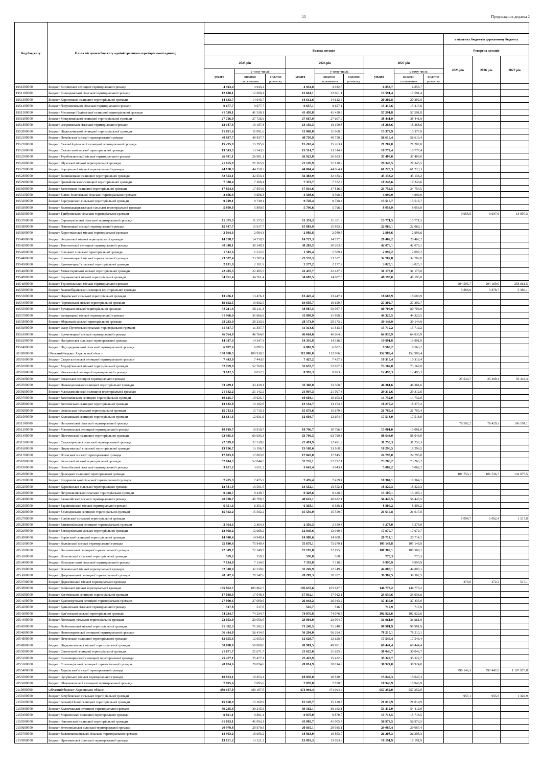23 Продовження додатка 2
| Код бюджету | Назва місцевого бюджету адміністративно-територіальної одиниці | | | | | | | | | | | | |
| --- | --- | --- | --- | --- | --- | --- | --- | --- | --- | --- | --- | --- | --- |
| | | | | | | | | | | | з місцевих бюджетів державному бюджету | | |
| | | Базова дотація | | | | | | | | | Реверсна дотація | | |
| | | 2025 рік | | | 2026 рік | | | 2027 рік | | | 2025 рік | 2026 рік | 2027 рік |
| | | усього | у тому числі: | | усього | у тому числі: | | усього | у тому числі: | | | | |
| | | | видатки споживання | видатки розвитку | | видатки споживання | видатки розвитку | | видатки споживання | видатки розвитку | | | |
| 1951000000 | Бюджет Козлівської селищної територіальної громади | 4 943,4 | 4 943,4 | | 4 932,8 | 4 932,8 | | 6 853,7 | 6 853,7 | | | | |
| 1951100000 | Бюджет Колиндянської сільської територіальної громади | 12 688,1 | 12 688,1 | | 12 661,1 | 12 661,1 | | 17 591,4 | 17 591,4 | | | | |
| 1951300000 | Бюджет Коропецької селищної територіальної громади | 14 643,7 | 14 643,7 | | 14 612,6 | 14 612,6 | | 20 302,8 | 20 302,8 | | | | |
| 1951400000 | Бюджет Лопушненської сільської територіальної громади | 9 677,7 | 9 677,7 | | 9 657,1 | 9 657,1 | | 13 417,6 | 13 417,6 | | | | |
| 1951500000 | Бюджет Мельнице-Подільської селищної територіальної громади | 41 539,1 | 41 539,1 | | 41 450,8 | 41 450,8 | | 57 591,8 | 57 591,8 | | | | |
| 1951600000 | Бюджет Микулинецької селищної територіальної громади | 27 726,9 | 27 726,9 | | 27 667,9 | 27 667,9 | | 38 441,9 | 38 441,9 | | | | |
| 1951800000 | Бюджет Озернянської сільської територіальної громади | 13 187,3 | 13 187,3 | | 13 159,3 | 13 159,3 | | 18 283,6 | 18 283,6 | | | | |
| 1952000000 | Бюджет Підволочиської селищної територіальної громади | 11 091,6 | 11 091,6 | | 11 068,0 | 11 068,0 | | 15 377,9 | 15 377,9 | | | | |
| 1952100000 | Бюджет Почаївської міської територіальної громади | 40 837,7 | 40 837,7 | | 40 750,9 | 40 750,9 | | 56 619,4 | 56 619,4 | | | | |
| 1952200000 | Бюджет Скала-Подільської селищної територіальної громади | 15 295,9 | 15 295,9 | | 15 263,4 | 15 263,4 | | 21 207,0 | 21 207,0 | | | | |
| 1952300000 | Бюджет Скалатської міської територіальної громади | 13 543,5 | 13 543,5 | | 13 514,7 | 13 514,7 | | 18 777,4 | 18 777,4 | | | | |
| 1952500000 | Бюджет Теребовлянської міської територіальної громади | 26 981,1 | 26 981,1 | | 26 923,8 | 26 923,8 | | 37 408,0 | 37 408,0 | | | | |
| 1952600000 | Бюджет Шумської міської територіальної громади | 21 165,9 | 21 165,9 | | 21 120,9 | 21 120,9 | | 29 345,5 | 29 345,5 | | | | |
| 1952700000 | Бюджет Борщівської міської територіальної громади | 44 158,3 | 44 158,3 | | 44 064,4 | 44 064,4 | | 61 223,3 | 61 223,3 | | | | |
| 1952800000 | Бюджет Вишнівецької селищної територіальної громади | 32 553,1 | 32 553,1 | | 32 483,9 | 32 483,9 | | 45 133,2 | 45 133,2 | | | | |
| 1952900000 | Бюджет Гримайлівської селищної територіальної громади | 7 388,4 | 7 388,4 | | 7 372,7 | 7 372,7 | | 10 243,6 | 10 243,6 | | | | |
| 1953000000 | Бюджет Залозецької селищної територіальної громади | 17 854,6 | 17 854,6 | | 17 816,6 | 17 816,6 | | 24 754,5 | 24 754,5 | | | | |
| 1953100000 | Бюджет Більче-Золотецької сільської територіальної громади | 3 606,3 | 3 606,3 | | 3 598,6 | 3 598,6 | | 4 999,9 | 4 999,9 | | | | |
| 1953200000 | Бюджет Борсуківської сільської територіальної громади | 9 749,1 | 9 749,1 | | 9 728,4 | 9 728,4 | | 13 516,7 | 13 516,7 | | | | |
| 1953300000 | Бюджет Великодедеркальської сільської територіальної громади | 5 809,0 | 5 809,0 | | 5 796,6 | 5 796,6 | | 8 053,9 | 8 053,9 | | | | |
| 1953500000 | Бюджет Трибухівської сільської територіальної громади | | | | | | | | | | 9 958,8 | 9 937,6 | 13 807,3 |
| 1953700000 | Бюджет Саранчуківської сільської територіальної громади | 11 375,5 | 11 375,5 | | 11 351,3 | 11 351,3 | | 15 771,5 | 15 771,5 | | | | |
| 1953800000 | Бюджет Лановецької міської територіальної громади | 15 917,7 | 15 917,7 | | 15 883,9 | 15 883,9 | | 22 069,1 | 22 069,1 | | | | |
| 1953900000 | Бюджет Хоростківської міської територіальної громади | 2 094,3 | 2 094,3 | | 2 089,8 | 2 089,8 | | 2 903,6 | 2 903,6 | | | | |
| 1954000000 | Бюджет Зборівської міської територіальної громади | 14 758,7 | 14 758,7 | | 14 727,3 | 14 727,3 | | 20 462,2 | 20 462,2 | | | | |
| 1954200000 | Бюджет Товстенської селищної територіальної громади | 30 348,1 | 30 348,1 | | 30 283,5 | 30 283,5 | | 42 076,1 | 42 076,1 | | | | |
| 1954300000 | Бюджет Білецької сільської територіальної громади | 1 512,6 | 1 512,6 | | 1 509,4 | 1 509,4 | | 2 097,2 | 2 097,2 | | | | |
| 1954400000 | Бюджет Копичинецької міської територіальної громади | 23 587,4 | 23 587,4 | | 23 537,3 | 23 537,3 | | 32 702,8 | 32 702,8 | | | | |
| 1954500000 | Бюджет Купчинецької сільської територіальної громади | 2 181,9 | 2 181,9 | | 2 177,2 | 2 177,2 | | 3 025,1 | 3 025,1 | | | | |
| 1954600000 | Бюджет Монастириської міської територіальної громади | 22 485,5 | 22 485,5 | | 22 437,7 | 22 437,7 | | 31 175,0 | 31 175,0 | | | | |
| 1954800000 | Бюджет Бережанської міської територіальної громади | 34 761,4 | 34 761,4 | | 34 687,5 | 34 687,5 | | 48 195,0 | 48 195,0 | | | | |
| 1954900000 | Бюджет Тернопільської міської територіальної громади | | | | | | | | | | 204 595,7 | 204 160,6 | 283 661,5 |
| 1955000000 | Бюджет Великобірківської селищної територіальної громади | | | | | | | | | | 3 886,9 | 3 878,7 | 5 389,1 |
| 1955300000 | Бюджет Нараївської сільської територіальної громади | 13 476,1 | 13 476,1 | | 13 447,4 | 13 447,4 | | 18 683,9 | 18 683,9 | | | | |
| 1955400000 | Бюджет Чортківської міської територіальної громади | 19 692,5 | 19 692,5 | | 19 650,7 | 19 650,7 | | 27 302,7 | 27 302,7 | | | | |
| 1955500000 | Бюджет Бучацької міської територіальної громади | 58 211,3 | 58 211,3 | | 58 087,5 | 58 087,5 | | 80 706,9 | 80 706,9 | | | | |
| 1955700000 | Бюджет Заліщицької міської територіальної громади | 31 966,9 | 31 966,9 | | 31 898,9 | 31 898,9 | | 44 320,5 | 44 320,5 | | | | |
| 1955800000 | Бюджет Збаразької міської територіальної громади | 28 233,9 | 28 233,9 | | 28 173,9 | 28 173,9 | | 39 144,9 | 39 144,9 | | | | |
| 1955900000 | Бюджет Іване-Пустенської сільської територіальної громади | 11 337,7 | 11 337,7 | | 11 313,6 | 11 313,6 | | 15 719,2 | 15 719,2 | | | | |
| 1956100000 | Бюджет Кременецької міської територіальної громади | 46 764,0 | 46 764,0 | | 46 664,6 | 46 664,6 | | 64 835,9 | 64 835,9 | | | | |
| 1956200000 | Бюджет Нагірянської сільської територіальної громади | 14 347,3 | 14 347,3 | | 14 316,8 | 14 316,8 | | 19 891,8 | 19 891,8 | | | | |
| 1956400000 | Бюджет Підгороднянської сільської територіальної громади | 6 897,6 | 6 897,6 | | 6 882,9 | 6 882,9 | | 9 563,2 | 9 563,2 | | | | |
| 2010000000 | Обласний бюджет Харківської області | 100 930,5 | 100 930,5 | | 112 086,0 | 112 086,0 | | 152 989,4 | 152 989,4 | | | | |
| 2050100000 | Бюджет Старосалтівської селищної територіальної громади | 7 443,0 | 7 443,0 | | 7 427,2 | 7 427,2 | | 10 319,4 | 10 319,4 | | | | |
| 2050200000 | Бюджет Мереф’янської міської територіальної громади | 52 769,9 | 52 769,9 | | 52 657,7 | 52 657,7 | | 73 162,8 | 73 162,8 | | | | |
| 2050300000 | Бюджет Чкаловської селищної територіальної громади | 9 012,5 | 9 012,5 | | 8 993,3 | 8 993,3 | | 12 495,3 | 12 495,3 | | | | |
| 2050400000 | Бюджет Роганської селищної територіальної громади | | | | | | | | | | 25 544,7 | 25 490,4 | 35 416,4 |
| 2050500000 | Бюджет Нововодолазької селищної територіальної громади | 33 439,1 | 33 439,1 | | 33 368,0 | 33 368,0 | | 46 361,6 | 46 361,6 | | | | |
| 2050600000 | Бюджет Малоданилівської селищної територіальної громади | 21 142,2 | 21 142,2 | | 21 097,3 | 21 097,3 | | 29 312,6 | 29 312,6 | | | | |
| 2050700000 | Бюджет Зачепилівської селищної територіальної громади | 10 625,7 | 10 625,7 | | 10 603,1 | 10 603,1 | | 14 732,0 | 14 732,0 | | | | |
| 2050800000 | Бюджет Золочівської селищної територіальної громади | 13 182,8 | 13 182,8 | | 13 154,7 | 13 154,7 | | 18 277,2 | 18 277,2 | | | | |
| 2050900000 | Бюджет Оскільської сільської територіальної громади | 15 713,1 | 15 713,1 | | 15 679,6 | 15 679,6 | | 21 785,4 | 21 785,4 | | | | |
| 2051000000 | Бюджет Коломацької селищної територіальної громади | 12 631,6 | 12 631,6 | | 12 604,7 | 12 604,7 | | 17 513,0 | 17 513,0 | | | | |
| 2051100000 | Бюджет Наталинської сільської територіальної громади | | | | | | | | | | 76 592,2 | 76 429,3 | 106 191,1 |
| 2051200000 | Бюджет Малинівської селищної територіальної громади | 10 819,7 | 10 819,7 | | 10 796,7 | 10 796,7 | | 15 001,0 | 15 001,0 | | | | |
| 2051400000 | Бюджет Пісочинської селищної територіальної громади | 63 935,3 | 63 935,3 | | 63 799,3 | 63 799,3 | | 88 643,0 | 88 643,0 | | | | |
| 2051500000 | Бюджет Старовірівської сільської територіальної громади | 22 539,8 | 22 539,8 | | 22 491,9 | 22 491,9 | | 31 250,3 | 31 250,3 | | | | |
| 2051600000 | Бюджет Циркунівської сільської територіальної громади | 13 196,7 | 13 196,7 | | 13 168,6 | 13 168,6 | | 18 296,5 | 18 296,5 | | | | |
| 2051700000 | Бюджет Лозівської міської територіальної громади | 17 883,8 | 17 883,8 | | 17 845,8 | 17 845,8 | | 24 795,0 | 24 795,0 | | | | |
| 2051800000 | Бюджет Ізюмської міської територіальної громади | 52 844,5 | 52 844,5 | | 52 732,1 | 52 732,1 | | 73 266,2 | 73 266,2 | | | | |
| 2051900000 | Бюджет Олексіївської сільської територіальної громади | 3 651,2 | 3 651,2 | | 3 643,4 | 3 643,4 | | 5 062,2 | 5 062,2 | | | | |
| 2052000000 | Бюджет Донецької селищної територіальної громади | | | | | | | | | | 101 753,1 | 101 536,7 | 141 075,5 |
| 2052100000 | Бюджет Кіндрашівської сільської територіальної громади | 7 475,3 | 7 475,3 | | 7 459,4 | 7 459,4 | | 10 364,1 | 10 364,1 | | | | |
| 2052200000 | Бюджет Курилівської сільської територіальної громади | 13 581,0 | 13 581,0 | | 13 552,1 | 13 552,1 | | 18 829,3 | 18 829,3 | | | | |
| 2052300000 | Бюджет Петропавлівської сільської територіальної громади | 9 448,7 | 9 448,7 | | 9 428,6 | 9 428,6 | | 13 100,1 | 13 100,1 | | | | |
| 2052400000 | Бюджет Балаклійської міської територіальної громади | 40 708,7 | 40 708,7 | | 40 622,1 | 40 622,1 | | 56 440,5 | 56 440,5 | | | | |
| 2052500000 | Бюджет Барвінківської міської територіальної громади | 6 351,6 | 6 351,6 | | 6 338,1 | 6 338,1 | | 8 806,2 | 8 806,2 | | | | |
| 2052600000 | Бюджет Безлюдівської селищної територіальної громади | 15 592,2 | 15 592,2 | | 15 559,0 | 15 559,0 | | 21 617,8 | 21 617,8 | | | | |
| 2052700000 | Бюджет Біляївської сільської територіальної громади | | | | | | | | | | 1 094,7 | 1 092,4 | 1 517,8 |
| 2052800000 | Бюджет Близнюківської селищної територіальної громади | 2 364,3 | 2 364,3 | | 2 359,3 | 2 359,3 | | 3 278,0 | 3 278,0 | | | | |
| 2052900000 | Бюджет Богодухівської міської територіальної громади | 12 968,2 | 12 968,2 | | 12 940,6 | 12 940,6 | | 17 979,7 | 17 979,7 | | | | |
| 2053000000 | Бюджет Борівської селищної територіальної громади | 14 940,4 | 14 940,4 | | 14 908,6 | 14 908,6 | | 20 714,1 | 20 714,1 | | | | |
| 2053100000 | Бюджет Валківської міської територіальної громади | 75 840,4 | 75 840,4 | | 75 679,1 | 75 679,1 | | 105 148,8 | 105 148,8 | | | | |
| 2053200000 | Бюджет Височанської селищної територіальної громади | 72 349,7 | 72 349,7 | | 72 195,8 | 72 195,8 | | 100 309,1 | 100 309,1 | | | | |
| 2053300000 | Бюджет Вільхівської сільської територіальної громади | 559,2 | 559,2 | | 558,0 | 558,0 | | 775,3 | 775,3 | | | | |
| 2053400000 | Бюджет Вільхуватської сільської територіальної громади | 7 134,0 | 7 134,0 | | 7 118,8 | 7 118,8 | | 9 890,9 | 9 890,9 | | | | |
| 2053500000 | Бюджет Вовчанської міської територіальної громади | 32 318,6 | 32 318,6 | | 32 249,9 | 32 249,9 | | 44 808,1 | 44 808,1 | | | | |
| 2053600000 | Бюджет Дворічанської селищної територіальної громади | 28 347,6 | 28 347,6 | | 28 287,3 | 28 287,3 | | 39 302,5 | 39 302,5 | | | | |
| 2053700000 | Бюджет Дергачівської міської територіальної громади | | | | | | | | | | 373,0 | 372,2 | 517,1 |
| 2053800000 | Бюджет Зміївської міської територіальної громади | 105 862,7 | 105 862,7 | | 105 637,6 | 105 637,6 | | 146 773,2 | 146 773,2 | | | | |
| 2053900000 | Бюджет Кегичівської селищної територіальної громади | 17 048,3 | 17 048,3 | | 17 012,1 | 17 012,1 | | 23 636,6 | 23 636,6 | | | | |
| 2054100000 | Бюджет Краснокутської селищної територіальної громади | 27 000,6 | 27 000,6 | | 26 943,2 | 26 943,2 | | 37 435,0 | 37 435,0 | | | | |
| 2054200000 | Бюджет Куньєвської сільської територіальної громади | 517,8 | 517,8 | | 516,7 | 516,7 | | 717,9 | 717,9 | | | | |
| 2054300000 | Бюджет Куп’янської міської територіальної громади | 74 234,7 | 74 234,7 | | 74 076,8 | 74 076,8 | | 102 922,6 | 102 922,6 | | | | |
| 2054400000 | Бюджет Липецької сільської територіальної громади | 23 053,0 | 23 053,0 | | 23 004,0 | 23 004,0 | | 31 961,9 | 31 961,9 | | | | |
| 2054500000 | Бюджет Люботинської міської територіальної громади | 71 392,3 | 71 392,3 | | 71 240,5 | 71 240,5 | | 98 981,9 | 98 981,9 | | | | |
| 2054600000 | Бюджет Новопокровської селищної територіальної громади | 56 414,0 | 56 414,0 | | 56 294,0 | 56 294,0 | | 78 215,1 | 78 215,1 | | | | |
| 2054800000 | Бюджет Печенізької селищної територіальної громади | 12 655,6 | 12 655,6 | | 12 628,7 | 12 628,7 | | 17 546,4 | 17 546,4 | | | | |
| 2054900000 | Бюджет Південноміської міської територіальної громади | 50 088,0 | 50 088,0 | | 49 981,5 | 49 981,5 | | 69 444,4 | 69 444,4 | | | | |
| 2055000000 | Бюджет Савинської селищної територіальної громади | 21 671,7 | 21 671,7 | | 21 625,6 | 21 625,6 | | 30 046,7 | 30 046,7 | | | | |
| 2055100000 | Бюджет Сахновщинської селищної територіальної громади | 25 477,1 | 25 477,1 | | 25 422,9 | 25 422,9 | | 35 322,7 | 35 322,7 | | | | |
| 2055300000 | Бюджет Солоницівської селищної територіальної громади | 28 074,6 | 28 074,6 | | 28 014,9 | 28 014,9 | | 38 924,0 | 38 924,0 | | | | |
| 2055400000 | Бюджет Харківської міської територіальної громади | | | | | | | | | | 799 146,3 | 797 447,0 | 1 107 975,8 |
| 2055500000 | Бюджет Чугуївської міської територіальної громади | 10 853,1 | 10 853,1 | | 10 830,0 | 10 830,0 | | 15 047,3 | 15 047,3 | | | | |
| 2055600000 | Бюджет Шевченківської селищної територіальної громади | 7 895,6 | 7 895,6 | | 7 878,8 | 7 878,8 | | 10 946,9 | 10 946,9 | | | | |
| 2110000000 | Обласний бюджет Херсонської області | 489 107,0 | 489 107,0 | | 474 994,4 | 474 994,4 | | 657 252,0 | 657 252,0 | | | | |
| 2150100000 | Бюджет Кочубеївської сільської територіальної громади | | | | | | | | | | 957,1 | 955,0 | 1 326,9 |
| 2150200000 | Бюджет Асканії-Нової селищної територіальної громади | 15 160,9 | 15 160,9 | | 15 128,7 | 15 128,7 | | 21 019,9 | 21 019,9 | | | | |
| 2150300000 | Бюджет Каланчацької селищної територіальної громади | 39 245,6 | 39 245,6 | | 39 162,1 | 39 162,1 | | 54 412,0 | 54 412,0 | | | | |
| 2150400000 | Бюджет Мирненської селищної територіальної громади | 9 891,1 | 9 891,1 | | 9 870,0 | 9 870,0 | | 13 713,5 | 13 713,5 | | | | |
| 2150500000 | Бюджет Чаплинської селищної територіальної громади | 41 093,1 | 41 093,1 | | 41 005,7 | 41 005,7 | | 56 973,5 | 56 973,5 | | | | |
| 2150600000 | Бюджет Зеленопідської сільської територіальної громади | 20 979,8 | 20 979,8 | | 20 935,1 | 20 935,1 | | 29 087,4 | 29 087,4 | | | | |
| 2150700000 | Бюджет Великокопанівської сільської територіальної громади | 18 903,2 | 18 903,2 | | 18 863,0 | 18 863,0 | | 26 208,3 | 26 208,3 | | | | |
| 2150900000 | Бюджет Присиваської сільської територіальної громади | 13 121,2 | 13 121,2 | | 13 093,3 | 13 093,3 | | 18 191,9 | 18 191,9 | | | | |